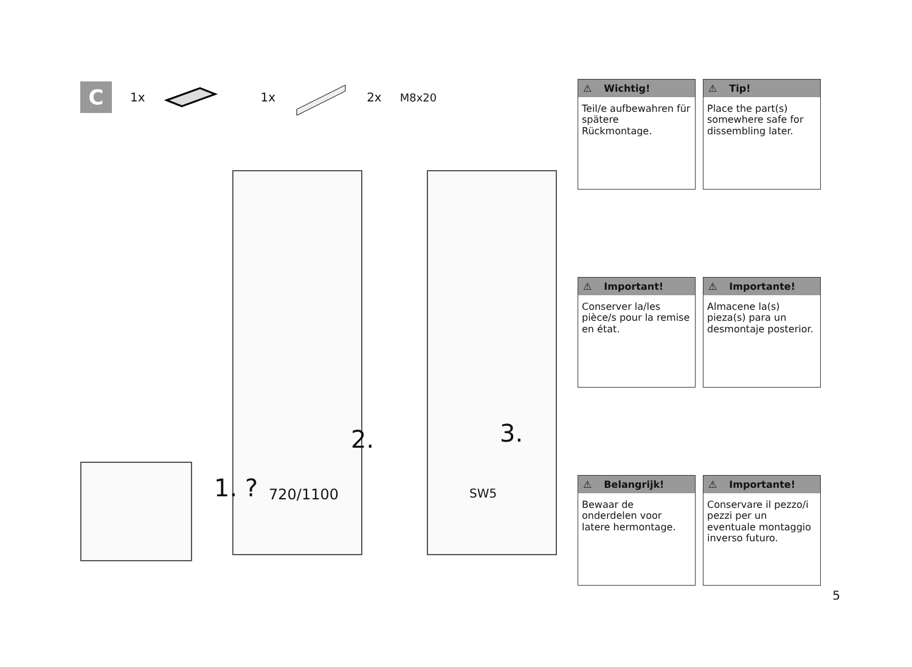C
1x 1x 2x M8x20
1. ? 720/1100
2. 3.
SW5
⚠ Wichtig!
Teil/e aufbewahren für spätere Rückmontage.
⚠ Tip!
Place the part(s) somewhere safe for dissembling later.
⚠ Important!
Conserver la/les pièce/s pour la remise en état.
⚠ Importante!
Almacene la(s) pieza(s) para un desmontaje posterior.
⚠ Belangrijk!
Bewaar de onderdelen voor latere hermontage.
⚠ Importante!
Conservare il pezzo/i pezzi per un eventuale montaggio inverso futuro.
5